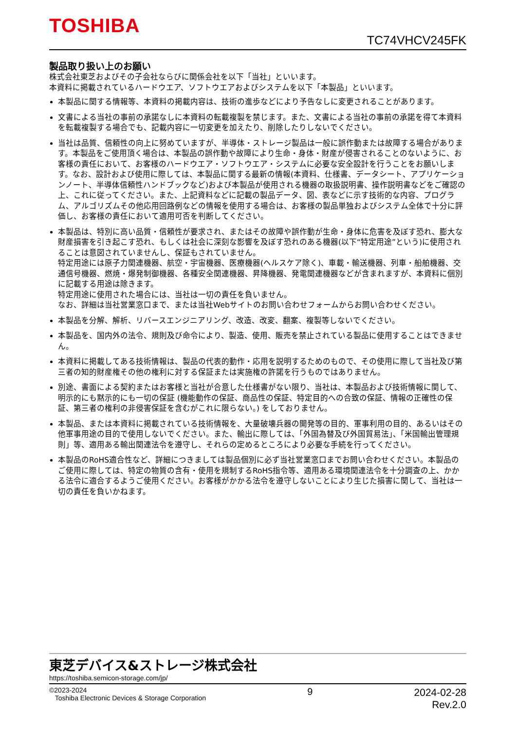TOSHIBA
TC74VHCV245FK
製品取り扱い上のお願い
株式会社東芝およびその子会社ならびに関係会社を以下「当社」といいます。
本資料に掲載されているハードウエア、ソフトウエアおよびシステムを以下「本製品」といいます。
本製品に関する情報等、本資料の掲載内容は、技術の進歩などにより予告なしに変更されることがあります。
文書による当社の事前の承諾なしに本資料の転載複製を禁じます。また、文書による当社の事前の承諾を得て本資料を転載複製する場合でも、記載内容に一切変更を加えたり、削除したりしないでください。
当社は品質、信頼性の向上に努めていますが、半導体・ストレージ製品は一般に誤作動または故障する場合があります。本製品をご使用頂く場合は、本製品の誤作動や故障により生命・身体・財産が侵害されることのないように、お客様の責任において、お客様のハードウエア・ソフトウエア・システムに必要な安全設計を行うことをお願いします。なお、設計および使用に際しては、本製品に関する最新の情報(本資料、仕様書、データシート、アプリケーションノート、半導体信頼性ハンドブックなど)および本製品が使用される機器の取扱説明書、操作説明書などをご確認の上、これに従ってください。また、上記資料などに記載の製品データ、図、表などに示す技術的な内容、プログラム、アルゴリズムその他応用回路例などの情報を使用する場合は、お客様の製品単独およびシステム全体で十分に評価し、お客様の責任において適用可否を判断してください。
本製品は、特別に高い品質・信頼性が要求され、またはその故障や誤作動が生命・身体に危害を及ぼす恐れ、膨大な財産損害を引き起こす恐れ、もしくは社会に深刻な影響を及ぼす恐れのある機器(以下“特定用途”という)に使用されることは意図されていませんし、保証もされていません。
特定用途には原子力関連機器、航空・宇宙機器、医療機器(ヘルスケア除く)、車載・輸送機器、列車・船舶機器、交通信号機器、燃焼・爆発制御機器、各種安全関連機器、昇降機器、発電関連機器などが含まれますが、本資料に個別に記載する用途は除きます。
特定用途に使用された場合には、当社は一切の責任を負いません。
なお、詳細は当社営業窓口まで、または当社Webサイトのお問い合わせフォームからお問い合わせください。
本製品を分解、解析、リバースエンジニアリング、改造、改変、翻案、複製等しないでください。
本製品を、国内外の法令、規則及び命令により、製造、使用、販売を禁止されている製品に使用することはできません。
本資料に掲載してある技術情報は、製品の代表的動作・応用を説明するためのもので、その使用に際して当社及び第三者の知的財産権その他の権利に対する保証または実施権の許諾を行うものではありません。
別途、書面による契約またはお客様と当社が合意した仕様書がない限り、当社は、本製品および技術情報に関して、明示的にも黙示的にも一切の保証 (機能動作の保証、商品性の保証、特定目的への合致の保証、情報の正確性の保証、第三者の権利の非侵害保証を含むがこれに限らない。) をしておりません。
本製品、または本資料に掲載されている技術情報を、大量破壊兵器の開発等の目的、軍事利用の目的、あるいはその他軍事用途の目的で使用しないでください。また、輸出に際しては、「外国為替及び外国貿易法」、「米国輸出管理規則」等、適用ある輸出関連法令を遵守し、それらの定めるところにより必要な手続を行ってください。
本製品のRoHS適合性など、詳細につきましては製品個別に必ず当社営業窓口までお問い合わせください。本製品のご使用に際しては、特定の物質の含有・使用を規制するRoHS指令等、適用ある環境関連法令を十分調査の上、かかる法令に適合するようご使用ください。お客様がかかる法令を遵守しないことにより生じた損害に関して、当社は一切の責任を負いかねます。
東芝デバイス&ストレージ株式会社
https://toshiba.semicon-storage.com/jp/
©2023-2024
Toshiba Electronic Devices & Storage Corporation
9
2024-02-28
Rev.2.0